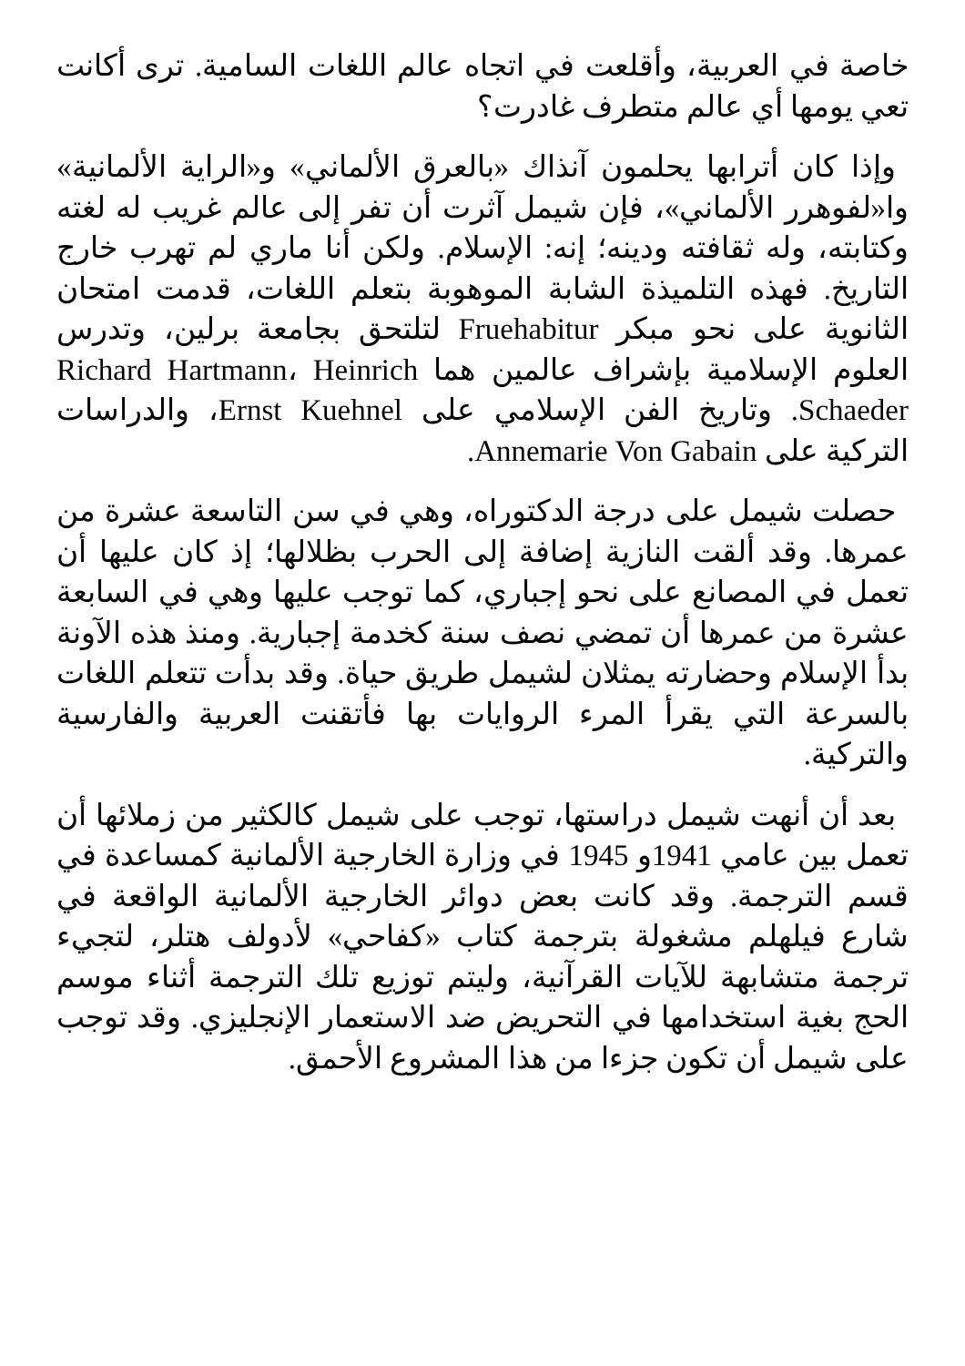خاصة في العربية، وأقلعت في اتجاه عالم اللغات السامية. ترى أكانت تعي يومها أي عالم متطرف غادرت؟
وإذا كان أترابها يحلمون آنذاك «بالعرق الألماني» و«الراية الألمانية» وا«لفوهرر الألماني»، فإن شيمل آثرت أن تفر إلى عالم غريب له لغته وكتابته، وله ثقافته ودينه؛ إنه: الإسلام. ولكن أنا ماري لم تهرب خارج التاريخ. فهذه التلميذة الشابة الموهوبة بتعلم اللغات، قدمت امتحان الثانوية على نحو مبكر Fruehabitur لتلتحق بجامعة برلين، وتدرس العلوم الإسلامية بإشراف عالمين هما Richard Hartmann، Heinrich Schaeder. وتاريخ الفن الإسلامي على Ernst Kuehnel، والدراسات التركية على Annemarie Von Gabain.
حصلت شيمل على درجة الدكتوراه، وهي في سن التاسعة عشرة من عمرها. وقد ألقت النازية إضافة إلى الحرب بظلالها؛ إذ كان عليها أن تعمل في المصانع على نحو إجباري، كما توجب عليها وهي في السابعة عشرة من عمرها أن تمضي نصف سنة كخدمة إجبارية. ومنذ هذه الآونة بدأ الإسلام وحضارته يمثلان لشيمل طريق حياة. وقد بدأت تتعلم اللغات بالسرعة التي يقرأ المرء الروايات بها فأتقنت العربية والفارسية والتركية.
بعد أن أنهت شيمل دراستها، توجب على شيمل كالكثير من زملائها أن تعمل بين عامي 1941و 1945 في وزارة الخارجية الألمانية كمساعدة في قسم الترجمة. وقد كانت بعض دوائر الخارجية الألمانية الواقعة في شارع فيلهلم مشغولة بترجمة كتاب «كفاحي» لأدولف هتلر، لتجيء ترجمة متشابهة للآيات القرآنية، وليتم توزيع تلك الترجمة أثناء موسم الحج بغية استخدامها في التحريض ضد الاستعمار الإنجليزي. وقد توجب على شيمل أن تكون جزءا من هذا المشروع الأحمق.